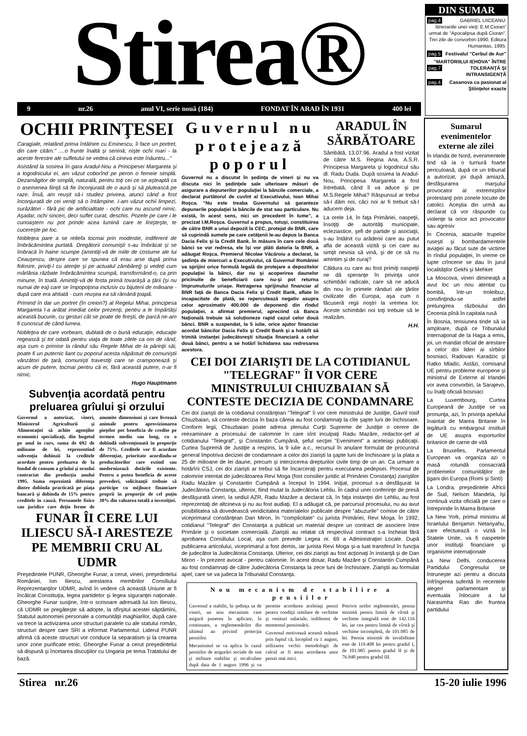Stirea®
9 nr.26 anul VI, serie nouă (184) FONDAT ÎN ARAD ÎN 1931 400 lei
DIN SUMAR
pag.4 GABRIEL LIICEANU: Itinerariile unei vieţi: E.M.Cioran" urmat de "Apocalipsa după Cioran". Trei zile de convorbiri-1990, Editura Humanitas, 1995.
pag.5 Festivalul "Cerbul de Aur"
"MARTORIILUI IEHOVA" ÎNTRE TOLERANŢĂ ŞI pag.7 INTRANSIGENŢĂ
pag.4 Casanova ca pasionat al Ştiinţelor exacte
OCHII PRINŢESEI
Caragiale, relatând prima întâlnire cu Eminescu, îi face un portret, din care cităm:" ....o frunte înaltă şi senină; nişte ochi mari - la aceste ferestre ale sufletului se vedea că cineva este înăuntru..."
Asistând la sosirea în gara Aradul-Nou a Principesei Margareta şi a logodnicului ei, am văzut coborînd pe peron o femeie simplă. Dezamăgitor de simplă, naturală, pentru toţi cei ce se aşteaptă ca o asemenea fiinţă să fie înconjurată de o aură şi să plutească pe raze. Însă, am reuşit să-i studiez privirea, atunci când a fost înconjurată de cei veniţi să o întâmpine. I-am văzut ochii limpezi, surâzători - fără pic de artificialitate - ochi care nu ascund nimic. Aşadar, ochi sinceri, deci suflet curat, deschis. Pozele pe care i le cunoaştem nu pot prinde acea lumină care te linişteşte, te cucereşte pe loc.
Nobleţea pare a se reliefa tocmai prin modestie, indiferent de îmbrăcămintea purtată. Dregătorii comunişti s-au îmbrăcat şi se îmbracă în haine scumpe (amintiţi-vă de miile de costume ale lui Ceauşescu, despre care se spunea că erau arse după prima folosire, priviţi-l cu atenţie şi pe actualul zâmbăreţ) şi vedeţi cum mârlănia răzbate îmbrăcămintea scumpă, transformând-o, ca prin minune, în toală. Amintiţi-vă de fosta primă tovarăşă a ţării (şi nu numai de ea) care se împopoţona inclusiv cu bijuterii de milioane - după care era ahtiată - cum reuşea ea să rămână ţoapă.
Primind în dar un portret (în creion?) al Regelui Mihai, principesa Margareta l-a arătat imediat celor prezenţi, pentru a le împărtăşi această bucurie, cu gesturi cât se poate de fireşti, de parcă ne-am fi cunoscut de când lumea.
Nobleţea de care vorbeam, dublată de o bună educaţie, educaţie regească şi tot odată pentru viaţa de toate zilele ca om de rând, aşa cum o primise la rândul său Regele Mihai de la părinţii săi, poate fi un puternic liant cu poporul acesta năpăstuit de comuniştii vânzători de ţară, comunişti travestiţi care se cramponează şi acum de putere, tocmai pentru că ei, fără această putere, n-ar fi nimic.
Hugo Hauptmann
Subvenţia acordată pentru preluarea grîului şi orzului
Guvernul a autorizat, vineri, Ministerul Agriculturii şi Alimentaţiei să achite agenţilor economici specializaţi, din bugetul pe anul în curs, suma de 692 de milioane de lei, reprezentînd subvenţia dobînzii la creditele acordate pentru preluarea de la fondul de consum a grîului şi orzului contractat din producţia anului 1995. Suma reprezintă diferenţa dintre dobînda practicată pe piaţa bancară şi dobînda de 15% pentru creditele în cauză. Persoanele fizice sau juridice care deţin ferme de anumite dimensiuni şi care livrează animale pentru aprovizionarea pieţelor pot beneficia de credite pe termen mediu sau lung, cu o dobîndă subvenţionată în proporţie de 75%. Creditele vor fi acordate diferenţiat, prioritate acordîndu-se producătorilor care extind sau modernizează dotările existente. Pentru a putea beneficia de aceste prevederi, solicitanţii trebuie să participe cu mijloace financiare proprii în proporţie de cel puţin 30% din valoarea totală a investiţiei.
FUNAR ÎI CERE LUI ILIESCU SĂ-I ARESTEZE PE MEMBRII CRU AL UDMR
Preşedintele PUNR, Gheorghe Funar, a cerut, vineri, preşedintelui României, Ion Iliescu, arestarea membrilor Consiliului Reprezentanţilor UDMR, avînd în vedere că această Uniune ar fi încălcat Constituţia, legea partidelor şi legea siguranţei naţionale. Gheorghe Funar susţine, într-o scrisoare adresată lui Ion Iliescu, că UDMR se pregăteşte să adopte, la sfîrşitul acestei săptămîni, Statutul autonomiei personale a comunităţii maghiarilor, după care va trece la activizarea unor structuri paralele cu ale statului român, structuri despre care SRI a informat Parlamentul. Liderul PUNR afirmă că aceste structuri vor conduce la separatism şi la crearea unor zone purificate etnic. Gheorghe Funar a cerut preşedintelui să dispună şi încetarea discuţiilor cu Ungaria pe tema Tratatului de bază.
Guvernul nu protejează poporul
Guvernul nu a discutat în şedinţa de vineri şi nu va discuta nici în şedinţele sale ulterioare măsuri de asigurare a depunerilor populaţiei la băncile comerciale, a declarat purtătorul de cuvînt al Executivului, Ioan Mihai Roşca. "Nu este treaba Guvernului să garanteze depunerile populaţiei la băncile de stat sau particulare. Nu există, în acest sens, nici un precedent în lume", a precizat I.M.Roşca. Guvernul a propus, totuşi, constituirea de către BNR a unui depozit la CEC, protejat de BNR, care să cuprindă sumele pe care cetăţenii le-au depus la Banca Dacia Felix şi la Credit Bank. În măsura în care cele două bănci se vor redresa, ele îşi vor plăti datoria la BNR, a adăugat Roşca. Premierul Nicolae Văcăroiu a declarat, la şedinţa de miercuri a Executivului, că Guvernul României va sprijini orice formulă legală de protejare a depozitelor populaţiei la bănci, dar nu şi acoperirea daunelor pricinuite de beneficiarii care nu-şi pot returna împrumuturile uriaşe. Retragerea sprijinului financiar al BNR faţă de Banca Dacia Felix şi Credit Bank, aflate în incapacitate de plată, se repercutează negativ asupra celor aproximativ 400.000 de deponenţi din rîndul populaţiei, a afirmat premierul, apreciind că Banca Naţională trebuie să soluţioneze rapid cazul celor două bănci. BNR a suspendat, la 5 iulie, orice ajutor financiar acordat băncilor Dacia Felix şi Credit Bank şi a hotărît să trimită instanţei judecătoreşti situaţia financiară a celor două bănci, pentru a se hotărî lichidarea sau redresarea acestora.
ARADUL ÎN SĂRBĂTOARE
Sâmbătă, 13.07.96. Aradul a fost vizitat de către M.S. Regina Ana, A.S.R. Principesa Margareta şi logodnicul său dl. Radu Duda. După sosirea la Aradul-Nou, Principesa Margareta a fost întrebată, când îl va aduce şi pe M.S.Regele Mihai? Răspunsul ar trebui să-l dăm noi, căci noi ar fi trebuit să-l aducem deja.
La orele 14, în faţa Primăriei, oaspeţii, însoţiţi de autorităţi municipale, ecleziastice, şefi de partide şi asociaţii, s-au întâlnit cu arădenii care au putut afla de această vizită şi cei care au simţit nevoia să vină, şi de ce să nu amintim şi de curaj?
Căldura cu care au fost primiţi oaspeţii ne dă speranţe în privinţa unor schimbări radicale, care să ne aducă din nou în primele rânduri ale ţărilor civilizate din Europa, aşa cum o făcuseră regii noştri la vremea lor. Aceste schimbări noi toţi trebuie să le realizăm.
H.H.
CEI DOI ZIARIŞTI DE LA COTIDIANUL "TELEGRAF" ÎI VOR CERE MINISTRULUI CHIUZBAIAN SĂ CONTESTE DECIZIA DE CONDAMNARE
Cei doi ziarişti de la cotidianul constănţean "Telegraf" îi vor cere ministrului de Justiţie, Gavril Iosif Chiuzbaian, să conteste decizia în baza căreia au fost condamnaţi la cîte şapte luni de închisoare. Conform legii, Chiuzbaian poate adresa plenului Curţii Supreme de Justiţie o cerere de reexaminare a procesului de calomnie în care sînt inculpaţi Radu Mazăre, redactor-şef al cotidianului "Telegraf", şi Constantin Cumpănă, şeful secţiei "Eveniment" a aceleiaşi publicaţii. Curtea Supremă de Justiţie a respins, la 9 iulie a.c., recursul în anulare formulat de procurorul general împotriva deciziei de condamnare a celor doi ziarişti la şapte luni de închisoare şi la plata a 25 de milioane de lei daune, precum şi interzicerea drepturilor civile timp de un an. Ca urmare a hotărîrii CSJ, cei doi ziarişti ar trebui să fie încarceraţi pentru executarea pedepsei. Procesul de calomnie intentat de judecătoarea Revi Moga (fost consilier juridic al Primăriei Constanţa) ziariştilor Radu Mazăre şi Constantin Cumpănă a început în 1994. Iniţial, procesul s-a desfăşurat la Judecătoria Constanţa, ulterior, fiind mutat la Judecătoria Lehliu. În cadrul unei conferinţe de presă desfăşurată vineri, la sediul AZR, Radu Mazăre a declarat că, în faţa instanţei din Lehliu, au fost reprezentaţi de altcineva şi nu au fost audiaţi. El a adăugat că, pe parcursul procesului, nu au avut posibilitatea să dovedească veridicitatea materialelor publicate despre "abuzurile" comise de către viceprimarul constănţean Dan Miron, în "complicitate" cu jurista Primăriei, Revi Moga. În 1992, cotidianul "Telegraf" din Constanţa a publicat un material despre un contract de asociere între Primărie şi o societate comercială. Ziariştii au relatat că respectivul contract s-a încheiat fără aprobarea Consiliului Local, aşa cum prevede Legea nr. 69 a Administraţiei Locale. După publicarea articolului, viceprimarul a fost demis, iar jurista Revi Moga şi-a luat transferul în funcţia de judecător la Judecătoria Constanţa. Ulterior, cei doi ziarişti au fost acţionaţi în instanţă şi de Dan Miron - în prezent avocat - pentru calomnie. În acest dosar, Radu Mazăre şi Constantin Cumpănă au fost condamnaţi de către Judecătoria Constanţa la zece luni de închisoare. Ziariştii au formulat apel, care se va judeca la Tribunalul Constanţa.
Nou mecanism de stabilire a pensiilor
Guvernul a stabilit, în şedinţa sa de vineri, un nou mecanism care asigură punerea în aplicare, în continuare, a reglementărilor din ultimul an privind protecţia pensiilor.
Mecanismul se va aplica în cazul pensiilor de asigurări sociale de stat şi militare stabilite şi recalculate după data de 1 august 1996 şi va permite acordarea aceleiaşi pensii pentru condiţii similare de vechime şi venituri salariale, indiferent de momentul pensionării.
Guvernul motivează această măsură prin faptul că, începînd cu 1 august, utilizarea vechii metodologii de calcul ar fi atras acordarea unor pensii mai mici.
Potrivit noilor reglementări, pensia minimă pentru limită de vîrstă şi vechime integrală este de 142.116 lei, iar cea pentru limită de vîrstă şi vechime incompletă, de 101.985 de lei. Pensia minimă de invaliditate este de 119.408 lei pentru gradul I, de 101.985 pentru gradul II şi de 76.940 pentru gradul III.
Sumarul evenimentelor externe ale zilei
În Irlanda de Nord, evenimentele tind să ia o turnură foarte periculoasă, după ce un tribunal a autorizat, joi după amiază, desfăşurarea marşului provocator al extremiştilor protestanţi prin zonele locuite de catolici. Aceştia din urmă au declarat că vor răspunde cu violenţe la orice act provocator sau agresiv
În Cecenia, atacurile trupelor ruseşti şi bombardamentele aviaţiei au făcut sute de victime în rîndul populaţiei, în vreme ce lupte crîncene se dau în jurul localităţilor Gekhi şi Mehket
La Moscova, vineri dimineaţă a avut loc un nou atentat cu bombă, într-un troleibuz, consfinţindu-se astfel prelungirea războiului din Cecenia pînă în capitala rusă
În Bosnia, tensiunea tinde să ia amploare, după ce Tribunalul Internaţional de la Haga a emis, joi, un mandat oficial de arestare a celor doi lideri ai sîrbilor bosniaci, Radovan Karadzic şi Ratko Mladic. Astăzi, comisarul UE pentru probleme europene şi ministrul de Externe al Irlandei vor avea convorbiri, la Sarajevo, cu înalţi oficiali bosniaci
La Luxembourg, Curtea Europeană de Justiţie se va pronunţa, azi, în privinţa apelului înaintat de Marea Britanie în legătură cu embargoul instituit de UE asupra exporturilor britanice de carne de vită
La Bruxelles, Parlamentul European va organiza azi o masă rotundă consacrată problemelor comunităţilor de ţigani din Europa (Romi şi Sinti)
La Londra, preşedintele Africii de Sud, Nelson Mandela, îşi continuă vizita oficială pe care o întreprinde în Marea Britanie
La New York, primul ministru al Israelului Benjamin Netanyahu, care efectuează o vizită în Statele Unite, va fi oaspetele unor instituţii financiare şi organisme internaţionale
La New Delhi, conducerea Partidului Congresului se întruneşte azi pentru a discuta înfrîngerea suferită în recentele alegeri parlamentare şi eventuala înlocuire a lui Narasimha Rao din fruntea partidului
Stirea nr.26 15-20 iulie 1996